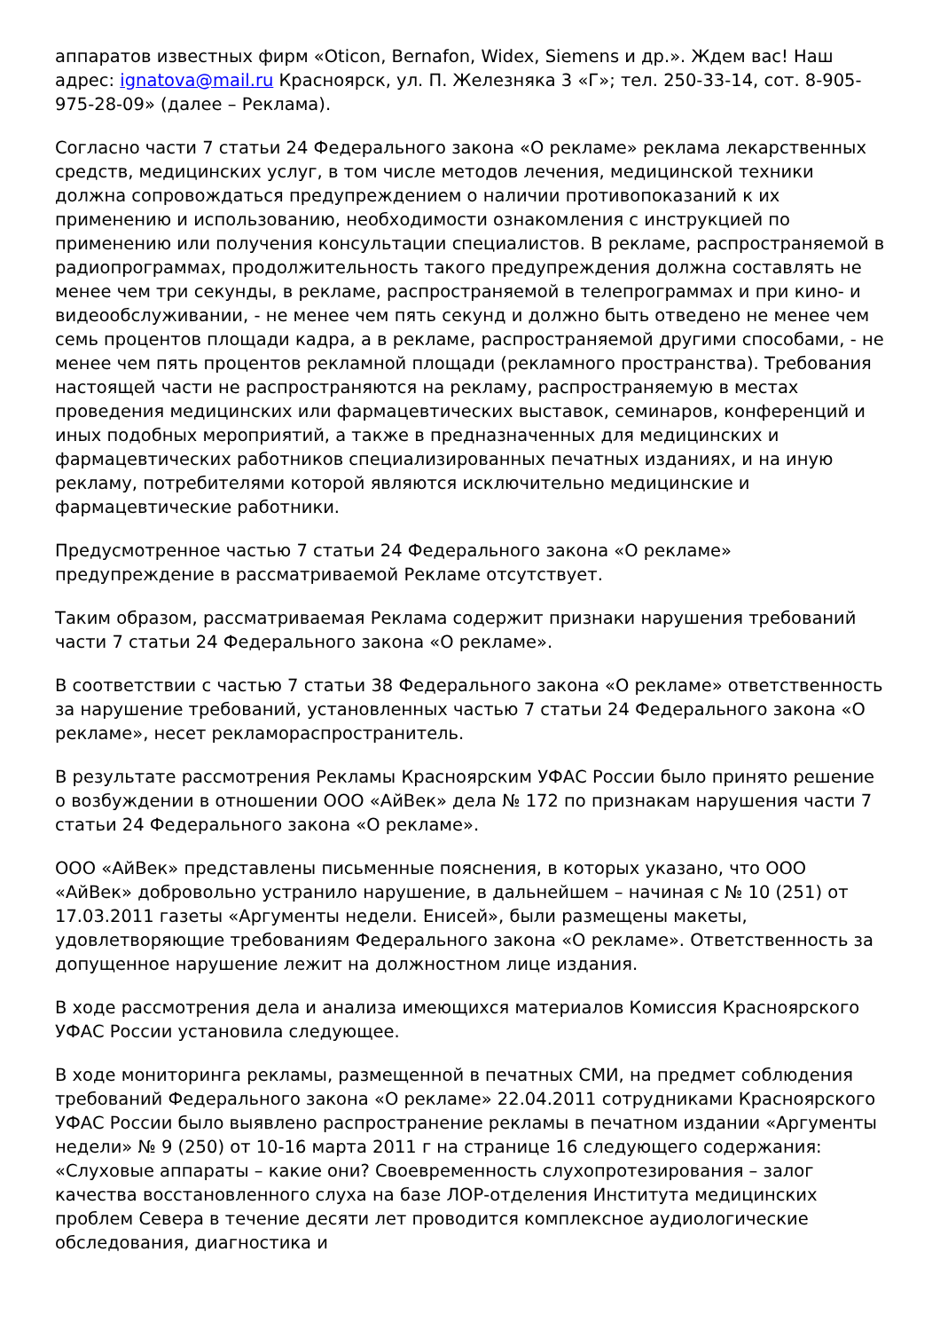аппаратов известных фирм «Oticon, Bernafon, Widex, Siemens и др.». Ждем вас! Наш адрес: ignatova@mail.ru Красноярск, ул. П. Железняка 3 «Г»; тел. 250-33-14, сот. 8-905-975-28-09» (далее – Реклама).
Согласно части 7 статьи 24 Федерального закона «О рекламе» реклама лекарственных средств, медицинских услуг, в том числе методов лечения, медицинской техники должна сопровождаться предупреждением о наличии противопоказаний к их применению и использованию, необходимости ознакомления с инструкцией по применению или получения консультации специалистов. В рекламе, распространяемой в радиопрограммах, продолжительность такого предупреждения должна составлять не менее чем три секунды, в рекламе, распространяемой в телепрограммах и при кино- и видеообслуживании, - не менее чем пять секунд и должно быть отведено не менее чем семь процентов площади кадра, а в рекламе, распространяемой другими способами, - не менее чем пять процентов рекламной площади (рекламного пространства). Требования настоящей части не распространяются на рекламу, распространяемую в местах проведения медицинских или фармацевтических выставок, семинаров, конференций и иных подобных мероприятий, а также в предназначенных для медицинских и фармацевтических работников специализированных печатных изданиях, и на иную рекламу, потребителями которой являются исключительно медицинские и фармацевтические работники.
Предусмотренное частью 7 статьи 24 Федерального закона «О рекламе» предупреждение в рассматриваемой Рекламе отсутствует.
Таким образом, рассматриваемая Реклама содержит признаки нарушения требований части 7 статьи 24 Федерального закона «О рекламе».
В соответствии с частью 7 статьи 38 Федерального закона «О рекламе» ответственность за нарушение требований, установленных частью 7 статьи 24 Федерального закона «О рекламе», несет рекламораспространитель.
В результате рассмотрения Рекламы Красноярским УФАС России было принято решение о возбуждении в отношении ООО «АйВек» дела № 172 по признакам нарушения части 7 статьи 24 Федерального закона «О рекламе».
ООО «АйВек» представлены письменные пояснения, в которых указано, что ООО «АйВек» добровольно устранило нарушение, в дальнейшем – начиная с № 10 (251) от 17.03.2011 газеты «Аргументы недели. Енисей», были размещены макеты, удовлетворяющие требованиям Федерального закона «О рекламе». Ответственность за допущенное нарушение лежит на должностном лице издания.
В ходе рассмотрения дела и анализа имеющихся материалов Комиссия Красноярского УФАС России установила следующее.
В ходе мониторинга рекламы, размещенной в печатных СМИ, на предмет соблюдения требований Федерального закона «О рекламе» 22.04.2011 сотрудниками Красноярского УФАС России было выявлено распространение рекламы в печатном издании «Аргументы недели» № 9 (250) от 10-16 марта 2011 г на странице 16 следующего содержания: «Слуховые аппараты – какие они? Своевременность слухопротезирования – залог качества восстановленного слуха на базе ЛОР-отделения Института медицинских проблем Севера в течение десяти лет проводится комплексное аудиологические обследования, диагностика и